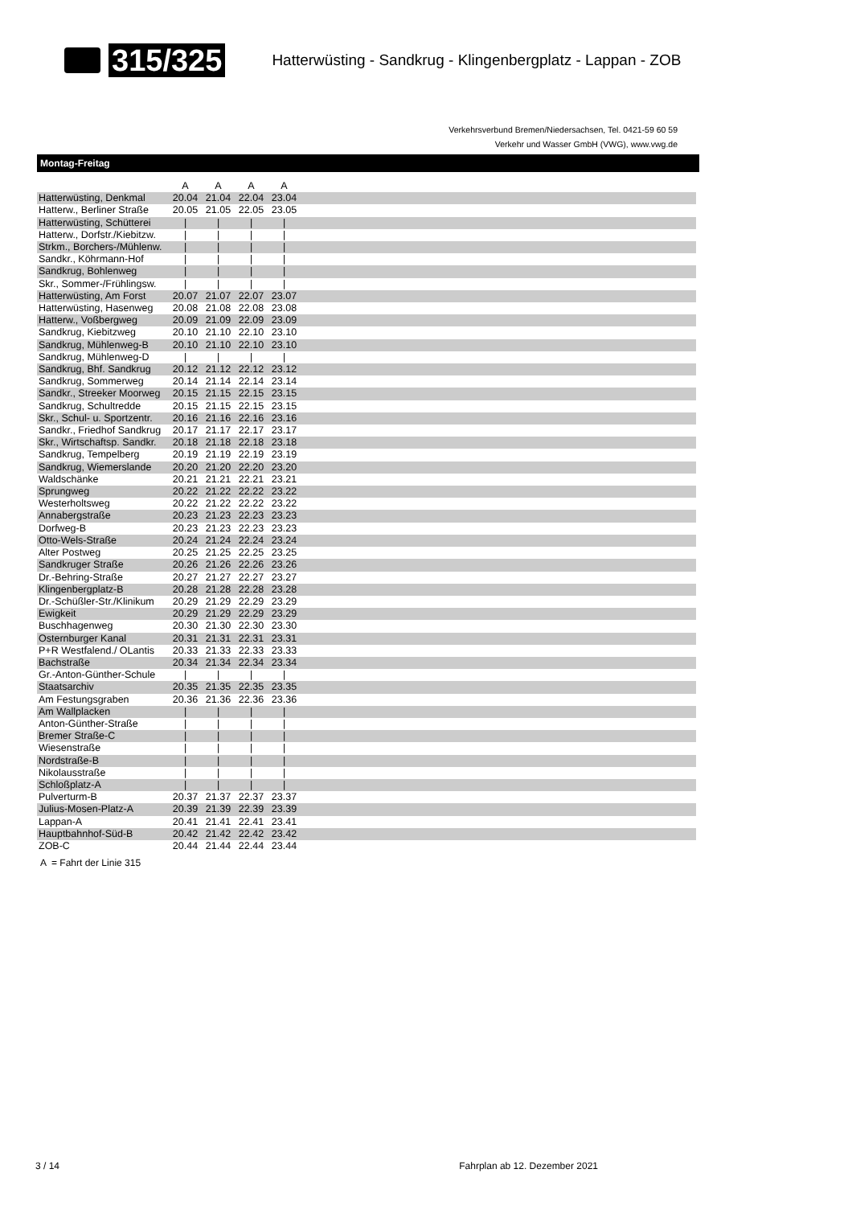315/325 Hatterwüsting - Sandkrug - Klingenbergplatz - Lappan - ZOB
Verkehrsverbund Bremen/Niedersachsen, Tel. 0421-59 60 59
Verkehr und Wasser GmbH (VWG), www.vwg.de
Montag-Freitag
| | A | A | A | A | |
| --- | --- | --- | --- | --- | --- |
| Hatterwüsting, Denkmal | 20.04 | 21.04 | 22.04 | 23.04 | |
| Hatterw., Berliner Straße | 20.05 | 21.05 | 22.05 | 23.05 | |
| Hatterwüsting, Schütterei | / | / | / | / | |
| Hatterw., Dorfstr./Kiebitzw. | / | / | / | / | |
| Strkm., Borchers-/Mühlenw. | / | / | / | / | |
| Sandkr., Köhrmann-Hof | / | / | / | / | |
| Sandkrug, Bohlenweg | / | / | / | / | |
| Skr., Sommer-/Frühlingsw. | / | / | / | / | |
| Hatterwüsting, Am Forst | 20.07 | 21.07 | 22.07 | 23.07 | |
| Hatterwüsting, Hasenweg | 20.08 | 21.08 | 22.08 | 23.08 | |
| Hatterw., Voßbergweg | 20.09 | 21.09 | 22.09 | 23.09 | |
| Sandkrug, Kiebitzweg | 20.10 | 21.10 | 22.10 | 23.10 | |
| Sandkrug, Mühlenweg-B | 20.10 | 21.10 | 22.10 | 23.10 | |
| Sandkrug, Mühlenweg-D | / | / | / | / | |
| Sandkrug, Bhf. Sandkrug | 20.12 | 21.12 | 22.12 | 23.12 | |
| Sandkrug, Sommerweg | 20.14 | 21.14 | 22.14 | 23.14 | |
| Sandkr., Streeker Moorweg | 20.15 | 21.15 | 22.15 | 23.15 | |
| Sandkrug, Schultredde | 20.15 | 21.15 | 22.15 | 23.15 | |
| Skr., Schul- u. Sportzentr. | 20.16 | 21.16 | 22.16 | 23.16 | |
| Sandkr., Friedhof Sandkrug | 20.17 | 21.17 | 22.17 | 23.17 | |
| Skr., Wirtschaftsp. Sandkr. | 20.18 | 21.18 | 22.18 | 23.18 | |
| Sandkrug, Tempelberg | 20.19 | 21.19 | 22.19 | 23.19 | |
| Sandkrug, Wiemerslande | 20.20 | 21.20 | 22.20 | 23.20 | |
| Waldschänke | 20.21 | 21.21 | 22.21 | 23.21 | |
| Sprungweg | 20.22 | 21.22 | 22.22 | 23.22 | |
| Westerholtsweg | 20.22 | 21.22 | 22.22 | 23.22 | |
| Annabergstraße | 20.23 | 21.23 | 22.23 | 23.23 | |
| Dorfweg-B | 20.23 | 21.23 | 22.23 | 23.23 | |
| Otto-Wels-Straße | 20.24 | 21.24 | 22.24 | 23.24 | |
| Alter Postweg | 20.25 | 21.25 | 22.25 | 23.25 | |
| Sandkruger Straße | 20.26 | 21.26 | 22.26 | 23.26 | |
| Dr.-Behring-Straße | 20.27 | 21.27 | 22.27 | 23.27 | |
| Klingenbergplatz-B | 20.28 | 21.28 | 22.28 | 23.28 | |
| Dr.-Schüßler-Str./Klinikum | 20.29 | 21.29 | 22.29 | 23.29 | |
| Ewigkeit | 20.29 | 21.29 | 22.29 | 23.29 | |
| Buschhagenweg | 20.30 | 21.30 | 22.30 | 23.30 | |
| Osternburger Kanal | 20.31 | 21.31 | 22.31 | 23.31 | |
| P+R Westfalend./ OLantis | 20.33 | 21.33 | 22.33 | 23.33 | |
| Bachstraße | 20.34 | 21.34 | 22.34 | 23.34 | |
| Gr.-Anton-Günther-Schule | / | / | / | / | |
| Staatsarchiv | 20.35 | 21.35 | 22.35 | 23.35 | |
| Am Festungsgraben | 20.36 | 21.36 | 22.36 | 23.36 | |
| Am Wallplacken | / | / | / | / | |
| Anton-Günther-Straße | / | / | / | / | |
| Bremer Straße-C | / | / | / | / | |
| Wiesenstraße | / | / | / | / | |
| Nordstraße-B | / | / | / | / | |
| Nikolausstraße | / | / | / | / | |
| Schloßplatz-A | / | / | / | / | |
| Pulverturm-B | 20.37 | 21.37 | 22.37 | 23.37 | |
| Julius-Mosen-Platz-A | 20.39 | 21.39 | 22.39 | 23.39 | |
| Lappan-A | 20.41 | 21.41 | 22.41 | 23.41 | |
| Hauptbahnhof-Süd-B | 20.42 | 21.42 | 22.42 | 23.42 | |
| ZOB-C | 20.44 | 21.44 | 22.44 | 23.44 | |
A = Fahrt der Linie 315
3 / 14 Fahrplan ab 12. Dezember 2021